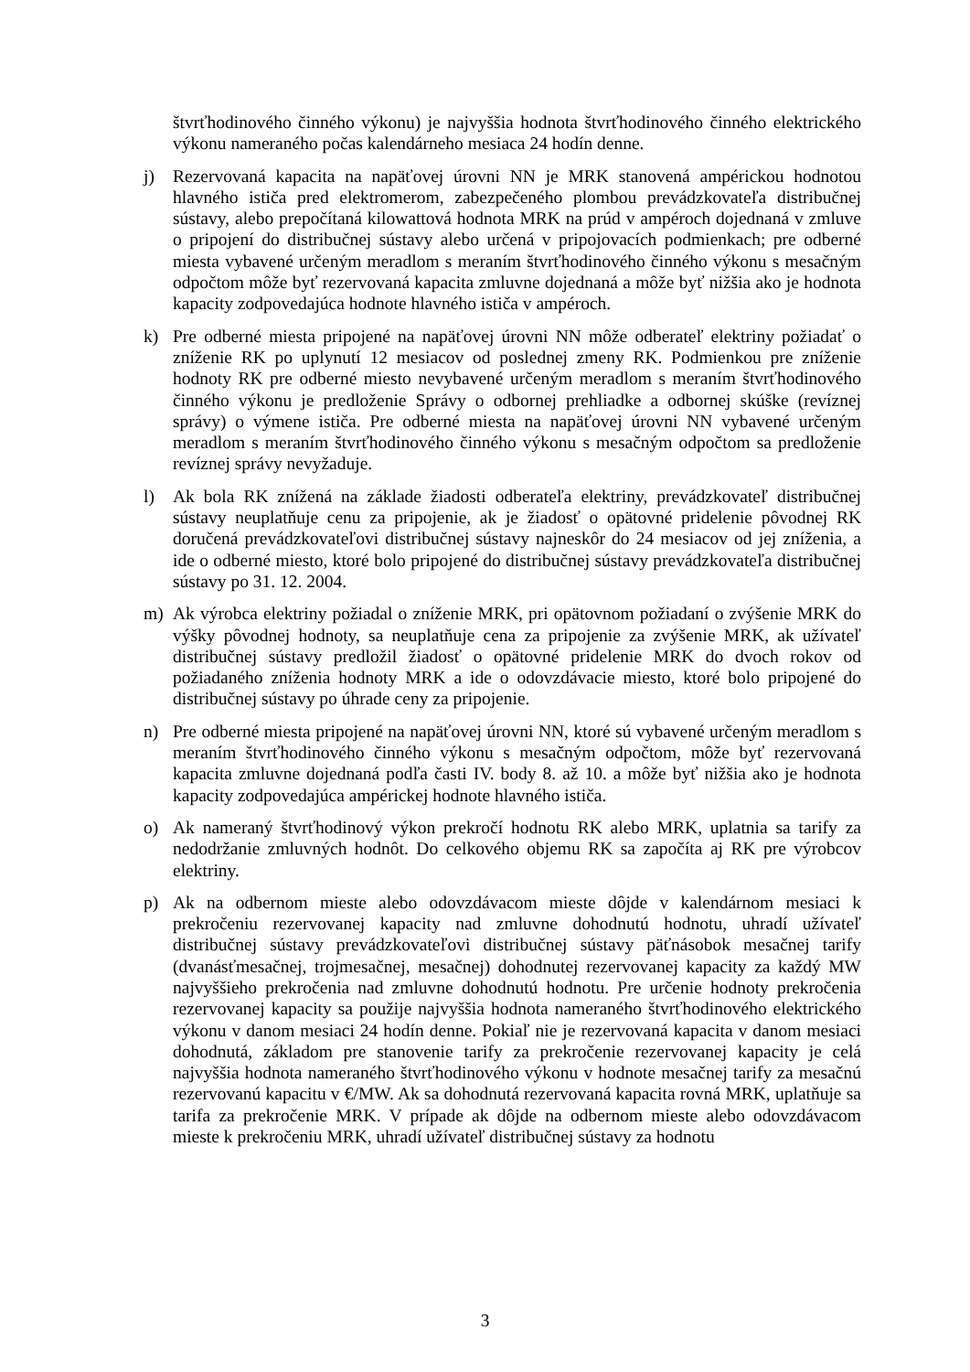štvrťhodinového činného výkonu) je najvyššia hodnota štvrťhodinového činného elektrického výkonu nameraného počas kalendárneho mesiaca 24 hodín denne.
j) Rezervovaná kapacita na napäťovej úrovni NN je MRK stanovená ampérickou hodnotou hlavného ističa pred elektromerom, zabezpečeného plombou prevádzkovateľa distribučnej sústavy, alebo prepočítaná kilowattová hodnota MRK na prúd v ampéroch dojednaná v zmluve o pripojení do distribučnej sústavy alebo určená v pripojovacích podmienkach; pre odberné miesta vybavené určeným meradlom s meraním štvrťhodinového činného výkonu s mesačným odpočtom môže byť rezervovaná kapacita zmluvne dojednaná a môže byť nižšia ako je hodnota kapacity zodpovedajúca hodnote hlavného ističa v ampéroch.
k) Pre odberné miesta pripojené na napäťovej úrovni NN môže odberateľ elektriny požiadať o zníženie RK po uplynutí 12 mesiacov od poslednej zmeny RK. Podmienkou pre zníženie hodnoty RK pre odberné miesto nevybavené určeným meradlom s meraním štvrťhodinového činného výkonu je predloženie Správy o odbornej prehliadke a odbornej skúške (revíznej správy) o výmene ističa. Pre odberné miesta na napäťovej úrovni NN vybavené určeným meradlom s meraním štvrťhodinového činného výkonu s mesačným odpočtom sa predloženie revíznej správy nevyžaduje.
l) Ak bola RK znížená na základe žiadosti odberateľa elektriny, prevádzkovateľ distribučnej sústavy neuplatňuje cenu za pripojenie, ak je žiadosť o opätovné pridelenie pôvodnej RK doručená prevádzkovateľovi distribučnej sústavy najneskôr do 24 mesiacov od jej zníženia, a ide o odberné miesto, ktoré bolo pripojené do distribučnej sústavy prevádzkovateľa distribučnej sústavy po 31. 12. 2004.
m) Ak výrobca elektriny požiadal o zníženie MRK, pri opätovnom požiadaní o zvýšenie MRK do výšky pôvodnej hodnoty, sa neuplatňuje cena za pripojenie za zvýšenie MRK, ak užívateľ distribučnej sústavy predložil žiadosť o opätovné pridelenie MRK do dvoch rokov od požiadaného zníženia hodnoty MRK a ide o odovzdávacie miesto, ktoré bolo pripojené do distribučnej sústavy po úhrade ceny za pripojenie.
n) Pre odberné miesta pripojené na napäťovej úrovni NN, ktoré sú vybavené určeným meradlom s meraním štvrťhodinového činného výkonu s mesačným odpočtom, môže byť rezervovaná kapacita zmluvne dojednaná podľa časti IV. body 8. až 10. a môže byť nižšia ako je hodnota kapacity zodpovedajúca ampérickej hodnote hlavného ističa.
o) Ak nameraný štvrťhodinový výkon prekročí hodnotu RK alebo MRK, uplatnia sa tarify za nedodržanie zmluvných hodnôt. Do celkového objemu RK sa započíta aj RK pre výrobcov elektriny.
p) Ak na odbernom mieste alebo odovzdávacom mieste dôjde v kalendárnom mesiaci k prekročeniu rezervovanej kapacity nad zmluvne dohodnutú hodnotu, uhradí užívateľ distribučnej sústavy prevádzkovateľovi distribučnej sústavy päťnásobok mesačnej tarify (dvanásťmesačnej, trojmesačnej, mesačnej) dohodnutej rezervovanej kapacity za každý MW najvyššieho prekročenia nad zmluvne dohodnutú hodnotu. Pre určenie hodnoty prekročenia rezervovanej kapacity sa použije najvyššia hodnota nameraného štvrťhodinového elektrického výkonu v danom mesiaci 24 hodín denne. Pokiaľ nie je rezervovaná kapacita v danom mesiaci dohodnutá, základom pre stanovenie tarify za prekročenie rezervovanej kapacity je celá najvyššia hodnota nameraného štvrťhodinového výkonu v hodnote mesačnej tarify za mesačnú rezervovanú kapacitu v €/MW. Ak sa dohodnutá rezervovaná kapacita rovná MRK, uplatňuje sa tarifa za prekročenie MRK. V prípade ak dôjde na odbernom mieste alebo odovzdávacom mieste k prekročeniu MRK, uhradí užívateľ distribučnej sústavy za hodnotu
3